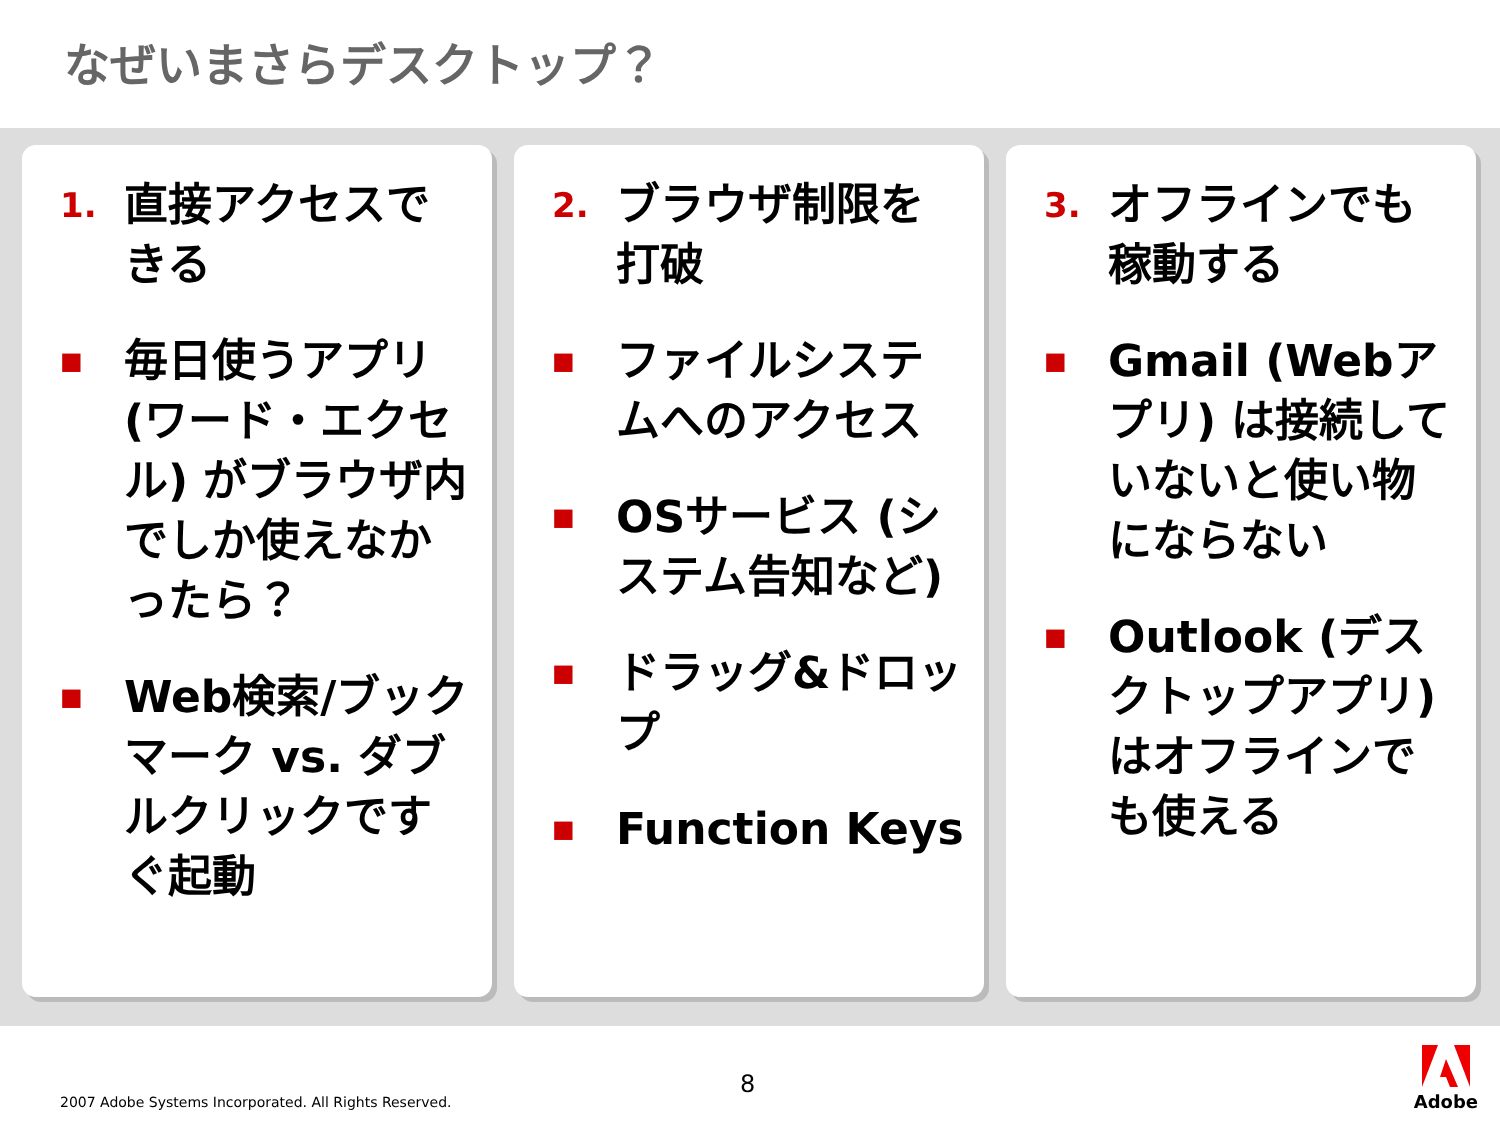なぜいまさらデスクトップ？
1. 直接アクセスできる
■ 毎日使うアプリ (ワード・エクセル) がブラウザ内でしか使えなかったら？
■ Web検索/ブックマーク vs. ダブルクリックですぐ起動
2. ブラウザ制限を打破
■ ファイルシステムへのアクセス
■ OSサービス (システム告知など)
■ ドラッグ&ドロップ
■ Function Keys
3. オフラインでも稼動する
■ Gmail (Webアプリ) は接続していないと使い物にならない
■ Outlook (デスクトップアプリ) はオフラインでも使える
8
2007 Adobe Systems Incorporated. All Rights Reserved.
Adobe